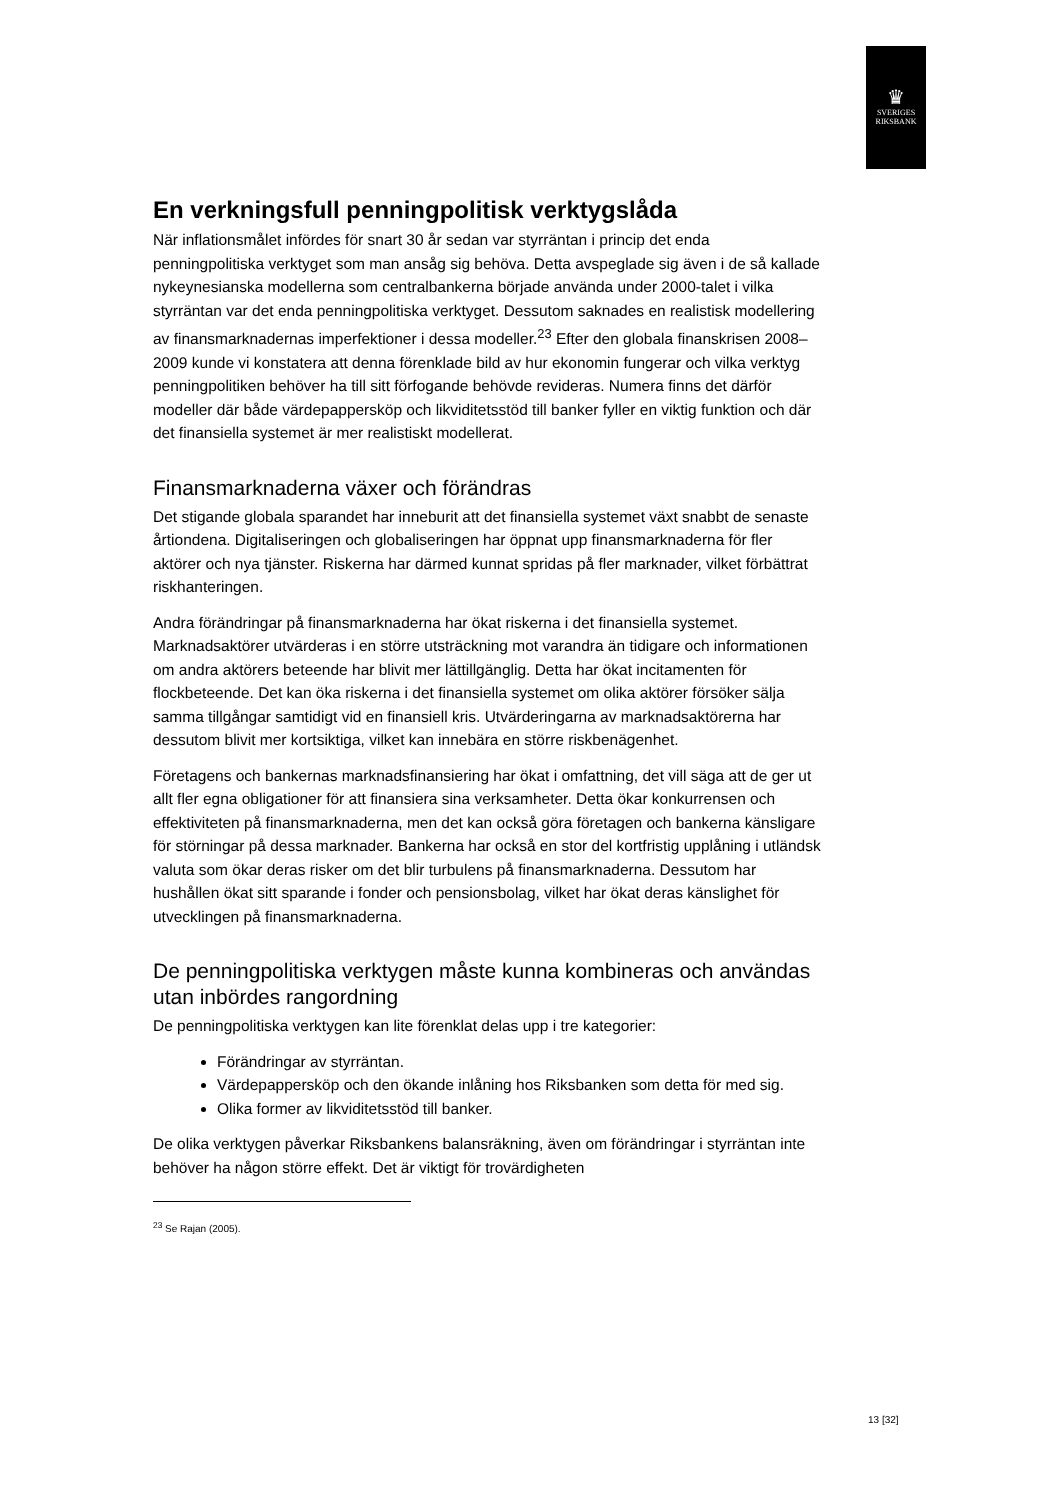♛
SVERIGES
RIKSBANK
En verkningsfull penningpolitisk verktygslåda
När inflationsmålet infördes för snart 30 år sedan var styrräntan i princip det enda penningpolitiska verktyget som man ansåg sig behöva. Detta avspeglade sig även i de så kallade nykeynesianska modellerna som centralbankerna började använda under 2000-talet i vilka styrräntan var det enda penningpolitiska verktyget. Dessutom saknades en realistisk modellering av finansmarknadernas imperfektioner i dessa modeller.<sup>23</sup> Efter den globala finanskrisen 2008–2009 kunde vi konstatera att denna förenklade bild av hur ekonomin fungerar och vilka verktyg penningpolitiken behöver ha till sitt förfogande behövde revideras. Numera finns det därför modeller där både värdepappersköp och likviditetsstöd till banker fyller en viktig funktion och där det finansiella systemet är mer realistiskt modellerat.
Finansmarknaderna växer och förändras
Det stigande globala sparandet har inneburit att det finansiella systemet växt snabbt de senaste årtiondena. Digitaliseringen och globaliseringen har öppnat upp finansmarknaderna för fler aktörer och nya tjänster. Riskerna har därmed kunnat spridas på fler marknader, vilket förbättrat riskhanteringen.
Andra förändringar på finansmarknaderna har ökat riskerna i det finansiella systemet. Marknadsaktörer utvärderas i en större utsträckning mot varandra än tidigare och informationen om andra aktörers beteende har blivit mer lättillgänglig. Detta har ökat incitamenten för flockbeteende. Det kan öka riskerna i det finansiella systemet om olika aktörer försöker sälja samma tillgångar samtidigt vid en finansiell kris. Utvärderingarna av marknadsaktörerna har dessutom blivit mer kortsiktiga, vilket kan innebära en större riskbenägenhet.
Företagens och bankernas marknadsfinansiering har ökat i omfattning, det vill säga att de ger ut allt fler egna obligationer för att finansiera sina verksamheter. Detta ökar konkurrensen och effektiviteten på finansmarknaderna, men det kan också göra företagen och bankerna känsligare för störningar på dessa marknader. Bankerna har också en stor del kortfristig upplåning i utländsk valuta som ökar deras risker om det blir turbulens på finansmarknaderna. Dessutom har hushållen ökat sitt sparande i fonder och pensionsbolag, vilket har ökat deras känslighet för utvecklingen på finansmarknaderna.
De penningpolitiska verktygen måste kunna kombineras och användas utan inbördes rangordning
De penningpolitiska verktygen kan lite förenklat delas upp i tre kategorier:
Förändringar av styrräntan.
Värdepappersköp och den ökande inlåning hos Riksbanken som detta för med sig.
Olika former av likviditetsstöd till banker.
De olika verktygen påverkar Riksbankens balansräkning, även om förändringar i styrräntan inte behöver ha någon större effekt. Det är viktigt för trovärdigheten
<sup>23</sup> Se Rajan (2005).
13 [32]